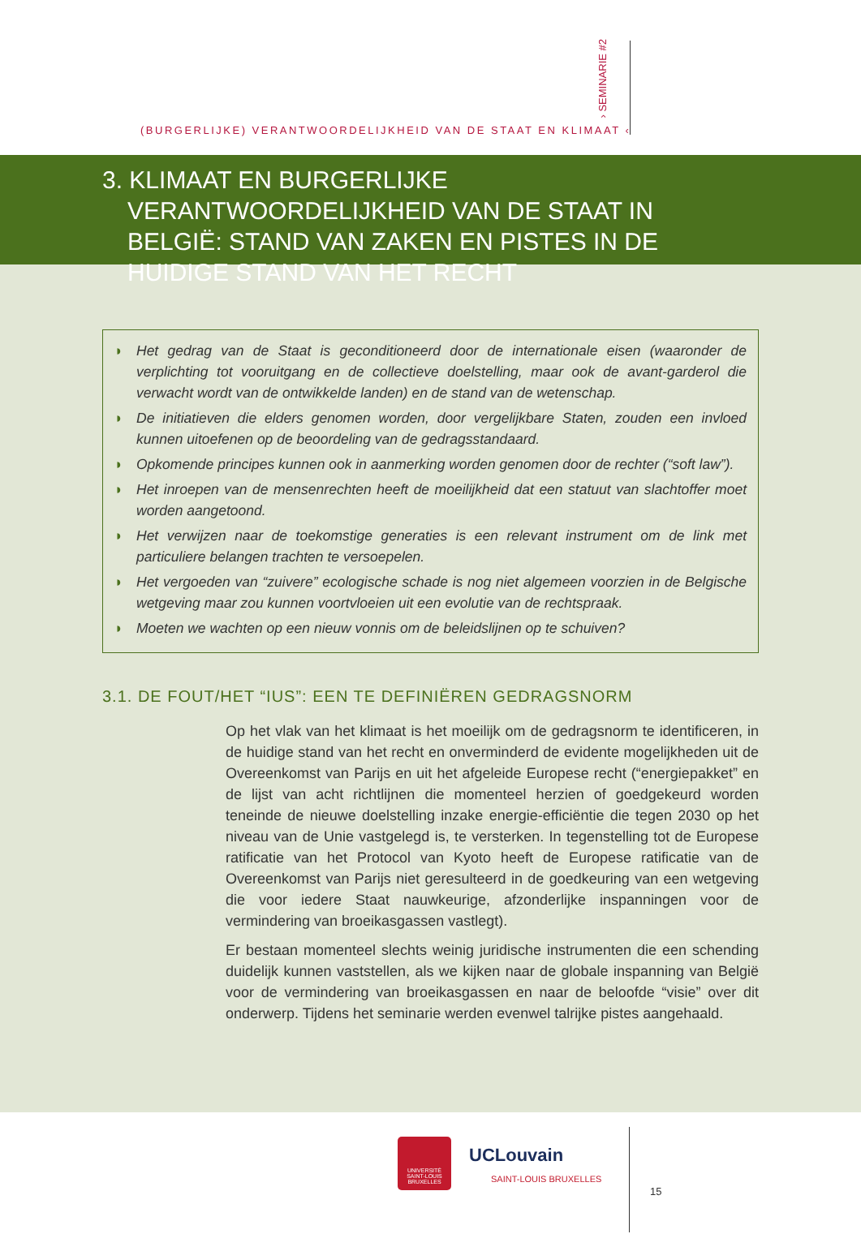(BURGERLIJKE) VERANTWOORDELIJKHEID VAN DE STAAT EN KLIMAAT ‹
› SEMINARIE #2
3. KLIMAAT EN BURGERLIJKE VERANTWOORDELIJKHEID VAN DE STAAT IN BELGIË: STAND VAN ZAKEN EN PISTES IN DE HUIDIGE STAND VAN HET RECHT
◗ Het gedrag van de Staat is geconditioneerd door de internationale eisen (waaronder de verplichting tot vooruitgang en de collectieve doelstelling, maar ook de avant-garderol die verwacht wordt van de ontwikkelde landen) en de stand van de wetenschap.
◗ De initiatieven die elders genomen worden, door vergelijkbare Staten, zouden een invloed kunnen uitoefenen op de beoordeling van de gedragsstandaard.
◗ Opkomende principes kunnen ook in aanmerking worden genomen door de rechter (“soft law”).
◗ Het inroepen van de mensenrechten heeft de moeilijkheid dat een statuut van slachtoffer moet worden aangetoond.
◗ Het verwijzen naar de toekomstige generaties is een relevant instrument om de link met particuliere belangen trachten te versoepelen.
◗ Het vergoeden van “zuivere” ecologische schade is nog niet algemeen voorzien in de Belgische wetgeving maar zou kunnen voortvloeien uit een evolutie van de rechtspraak.
◗ Moeten we wachten op een nieuw vonnis om de beleidslijnen op te schuiven?
3.1. DE FOUT/HET “IUS”: EEN TE DEFINIËREN GEDRAGSNORM
Op het vlak van het klimaat is het moeilijk om de gedragsnorm te identificeren, in de huidige stand van het recht en onverminderd de evidente mogelijkheden uit de Overeen­komst van Parijs en uit het afgeleide Europese recht (“energiepakket” en de lijst van acht richtlijnen die momenteel herzien of goedgekeurd worden teneinde de nieuwe doelstel­ling inzake energie-efficiëntie die tegen 2030 op het niveau van de Unie vastgelegd is, te versterken. In tegenstelling tot de Europese ratificatie van het Protocol van Kyoto heeft de Europese ratificatie van de Overeenkomst van Parijs niet geresulteerd in de goedkeuring van een wetgeving die voor iedere Staat nauwkeurige, afzonderlijke inspanningen voor de vermindering van broeikasgassen vastlegt).
Er bestaan momenteel slechts weinig juridische instrumenten die een schending duidelijk kunnen vaststellen, als we kijken naar de globale inspanning van België voor de vermin­dering van broeikasgassen en naar de beloofde “visie” over dit onderwerp. Tijdens het seminarie werden evenwel talrijke pistes aangehaald.
UNIVERSITÉ
SAINT-LOUIS
BRUXELLES
UCLouvain
SAINT-LOUIS BRUXELLES
15